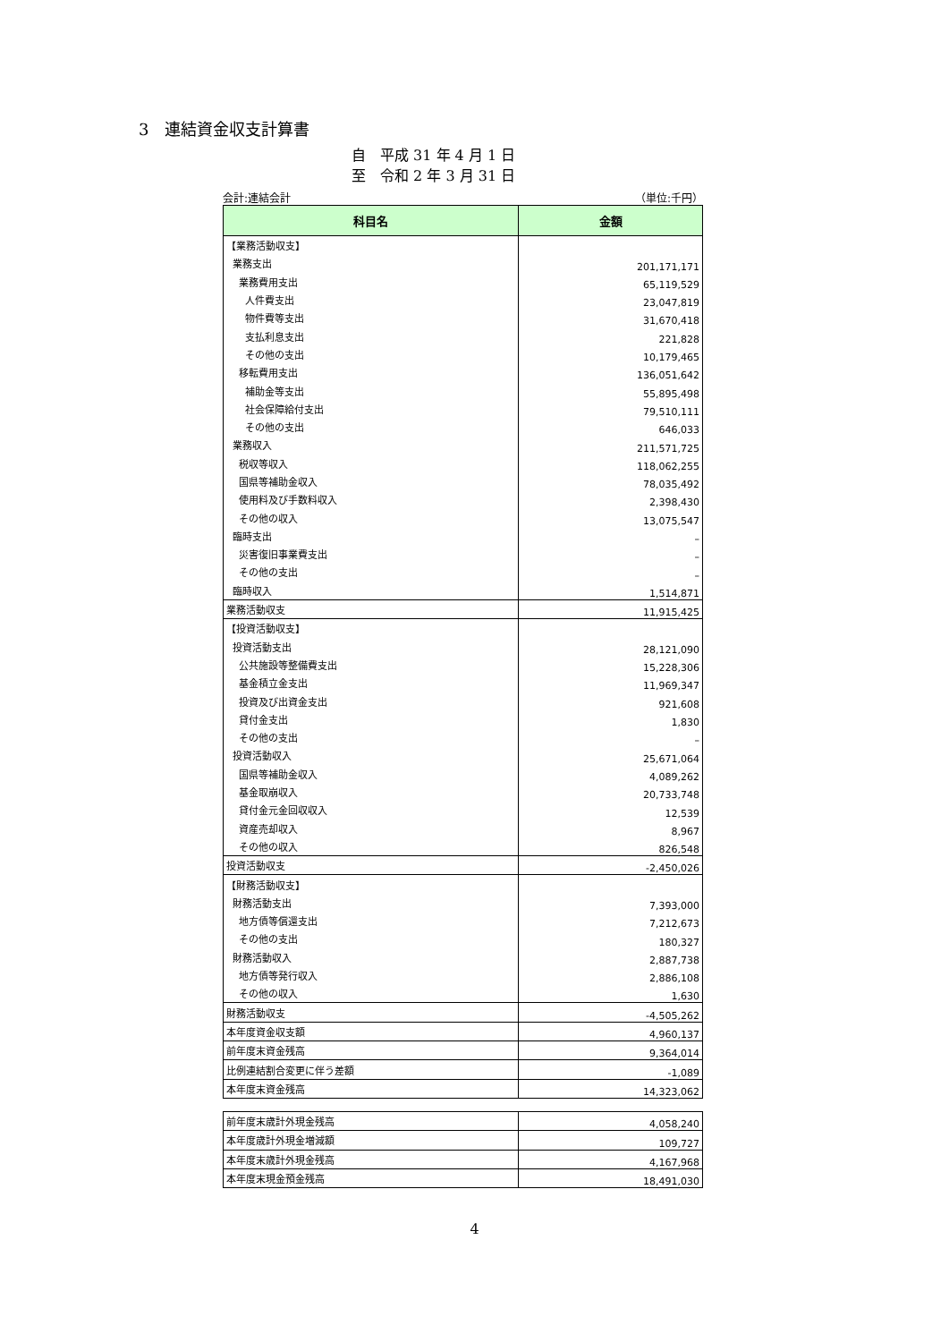3　連結資金収支計算書
自　平成 31 年 4 月 1 日
至　令和 2 年 3 月 31 日
会計:連結会計 （単位:千円）
| 科目名 | 金額 |
| --- | --- |
| 【業務活動収支】 | |
| 業務支出 | 201,171,171 |
| 業務費用支出 | 65,119,529 |
| 人件費支出 | 23,047,819 |
| 物件費等支出 | 31,670,418 |
| 支払利息支出 | 221,828 |
| その他の支出 | 10,179,465 |
| 移転費用支出 | 136,051,642 |
| 補助金等支出 | 55,895,498 |
| 社会保障給付支出 | 79,510,111 |
| その他の支出 | 646,033 |
| 業務収入 | 211,571,725 |
| 税収等収入 | 118,062,255 |
| 国県等補助金収入 | 78,035,492 |
| 使用料及び手数料収入 | 2,398,430 |
| その他の収入 | 13,075,547 |
| 臨時支出 | – |
| 災害復旧事業費支出 | – |
| その他の支出 | – |
| 臨時収入 | 1,514,871 |
| 業務活動収支 | 11,915,425 |
| 【投資活動収支】 | |
| 投資活動支出 | 28,121,090 |
| 公共施設等整備費支出 | 15,228,306 |
| 基金積立金支出 | 11,969,347 |
| 投資及び出資金支出 | 921,608 |
| 貸付金支出 | 1,830 |
| その他の支出 | – |
| 投資活動収入 | 25,671,064 |
| 国県等補助金収入 | 4,089,262 |
| 基金取崩収入 | 20,733,748 |
| 貸付金元金回収収入 | 12,539 |
| 資産売却収入 | 8,967 |
| その他の収入 | 826,548 |
| 投資活動収支 | -2,450,026 |
| 【財務活動収支】 | |
| 財務活動支出 | 7,393,000 |
| 地方債等償還支出 | 7,212,673 |
| その他の支出 | 180,327 |
| 財務活動収入 | 2,887,738 |
| 地方債等発行収入 | 2,886,108 |
| その他の収入 | 1,630 |
| 財務活動収支 | -4,505,262 |
| 本年度資金収支額 | 4,960,137 |
| 前年度末資金残高 | 9,364,014 |
| 比例連結割合変更に伴う差額 | -1,089 |
| 本年度末資金残高 | 14,323,062 |
| 前年度末歳計外現金残高 | 4,058,240 |
| 本年度歳計外現金増減額 | 109,727 |
| 本年度末歳計外現金残高 | 4,167,968 |
| 本年度末現金預金残高 | 18,491,030 |
4